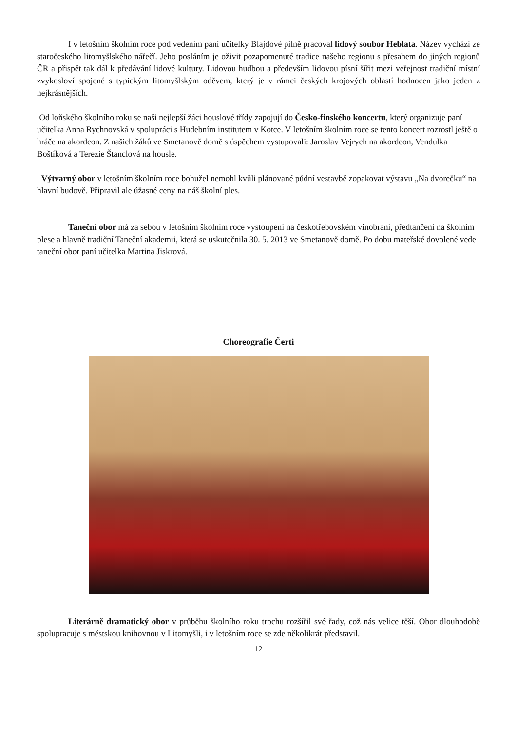I v letošním školním roce pod vedením paní učitelky Blajdové pilně pracoval lidový soubor Heblata. Název vychází ze staročeského litomyšlského nářečí. Jeho posláním je oživit pozapomenuté tradice našeho regionu s přesahem do jiných regionů ČR a přispět tak dál k předávání lidové kultury. Lidovou hudbou a především lidovou písní šířit mezi veřejnost tradiční místní zvykosloví spojené s typickým litomyšlským oděvem, který je v rámci českých krojových oblastí hodnocen jako jeden z nejkrásnějších.
Od loňského školního roku se naši nejlepší žáci houslové třídy zapojují do Česko-finského koncertu, který organizuje paní učitelka Anna Rychnovská v spolupráci s Hudebním institutem v Kotce. V letošním školním roce se tento koncert rozrostl ještě o hráče na akordeon. Z našich žáků ve Smetanově domě s úspěchem vystupovali: Jaroslav Vejrych na akordeon, Vendulka Boštíková a Terezie Štanclová na housle.
Výtvarný obor v letošním školním roce bohužel nemohl kvůli plánované půdní vestavbě zopakovat výstavu „Na dvorečku“ na hlavní budově. Připravil ale úžasné ceny na náš školní ples.
Taneční obor má za sebou v letošním školním roce vystoupení na českotřebovském vinobraní, předtančení na školním plese a hlavně tradiční Taneční akademii, která se uskutečnila 30. 5. 2013 ve Smetanově domě. Po dobu mateřské dovolené vede taneční obor paní učitelka Martina Jiskrová.
Choreografie Čerti
Literárně dramatický obor v průběhu školního roku trochu rozšířil své řady, což nás velice těší. Obor dlouhodobě spolupracuje s městskou knihovnou v Litomyšli, i v letošním roce se zde několikrát představil.
12